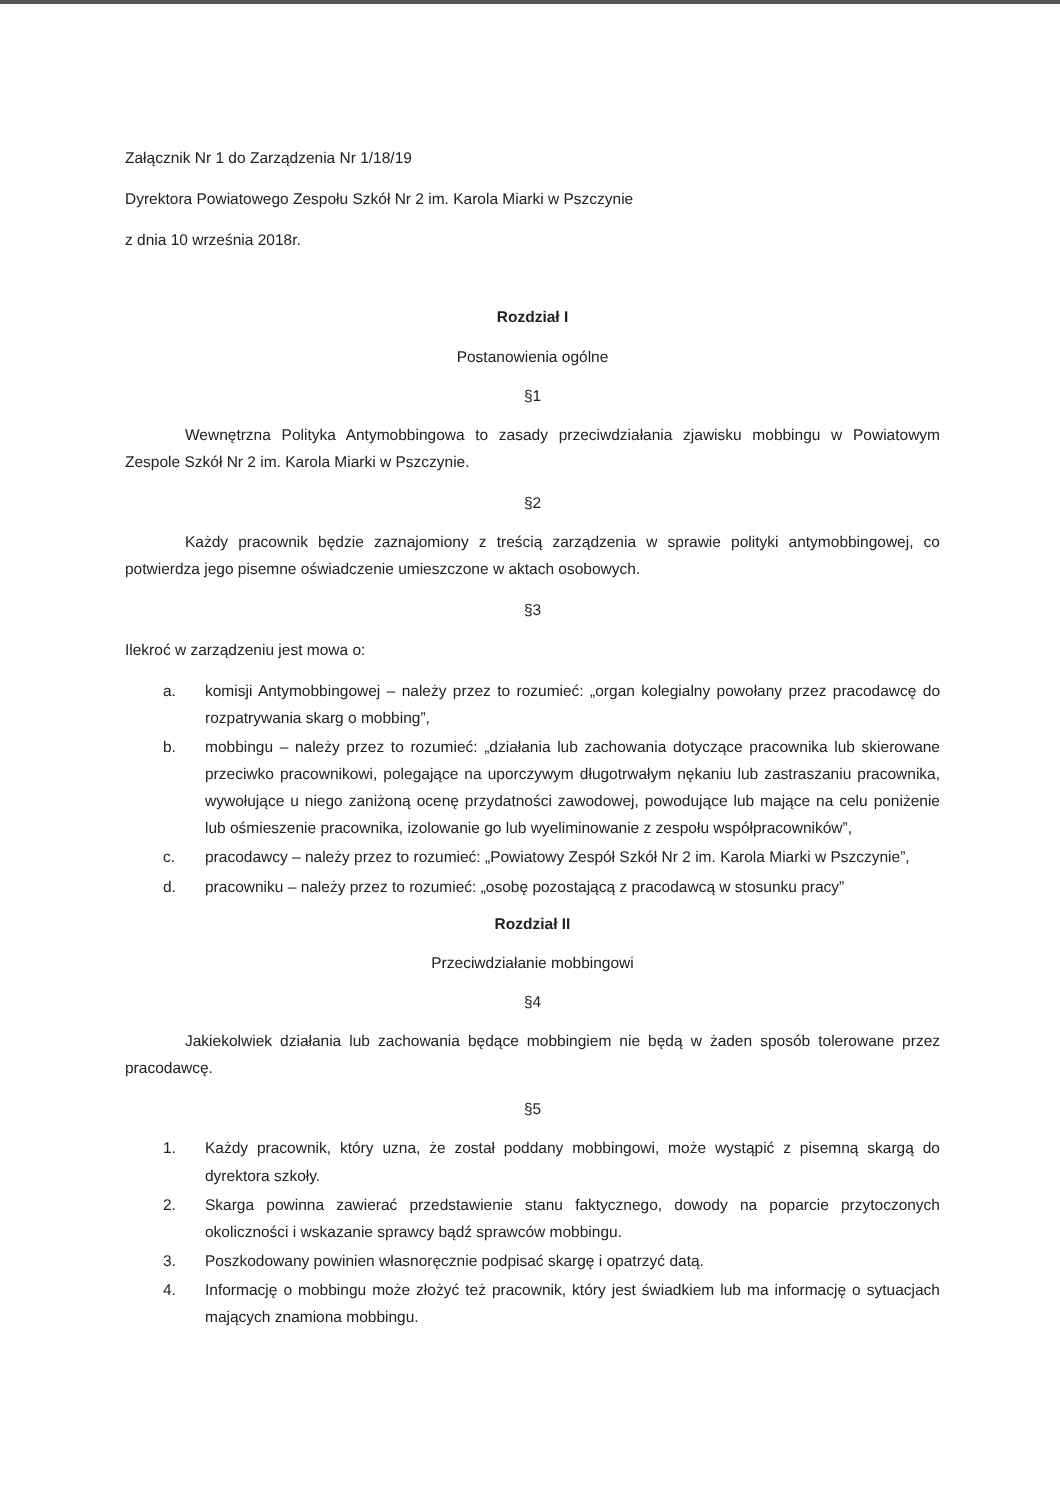Załącznik Nr 1 do Zarządzenia Nr 1/18/19
Dyrektora Powiatowego Zespołu Szkół Nr 2 im. Karola Miarki w Pszczynie
z dnia 10 września 2018r.
Rozdział I
Postanowienia ogólne
§1
Wewnętrzna Polityka Antymobbingowa to zasady przeciwdziałania zjawisku mobbingu w Powiatowym Zespole Szkół Nr 2 im. Karola Miarki w Pszczynie.
§2
Każdy pracownik będzie zaznajomiony z treścią zarządzenia w sprawie polityki antymobbingowej, co potwierdza jego pisemne oświadczenie umieszczone w aktach osobowych.
§3
Ilekroć w zarządzeniu jest mowa o:
a. komisji Antymobbingowej – należy przez to rozumieć: „organ kolegialny powołany przez pracodawcę do rozpatrywania skarg o mobbing”,
b. mobbingu – należy przez to rozumieć: „działania lub zachowania dotyczące pracownika lub skierowane przeciwko pracownikowi, polegające na uporczywym długotrwałym nękaniu lub zastraszaniu pracownika, wywołujące u niego zaniżoną ocenę przydatności zawodowej, powodujące lub mające na celu poniżenie lub ośmieszenie pracownika, izolowanie go lub wyeliminowanie z zespołu współpracowników”,
c. pracodawcy – należy przez to rozumieć: „Powiatowy Zespół Szkół Nr 2 im. Karola Miarki w Pszczynie”,
d. pracowniku – należy przez to rozumieć: „osobę pozostającą z pracodawcą w stosunku pracy”
Rozdział II
Przeciwdziałanie mobbingowi
§4
Jakiekolwiek działania lub zachowania będące mobbingiem nie będą w żaden sposób tolerowane przez pracodawcę.
§5
1. Każdy pracownik, który uzna, że został poddany mobbingowi, może wystąpić z pisemną skargą do dyrektora szkoły.
2. Skarga powinna zawierać przedstawienie stanu faktycznego, dowody na poparcie przytoczonych okoliczności i wskazanie sprawcy bądź sprawców mobbingu.
3. Poszkodowany powinien własnoręcznie podpisać skargę i opatrzyć datą.
4. Informację o mobbingu może złożyć też pracownik, który jest świadkiem lub ma informację o sytuacjach mających znamiona mobbingu.